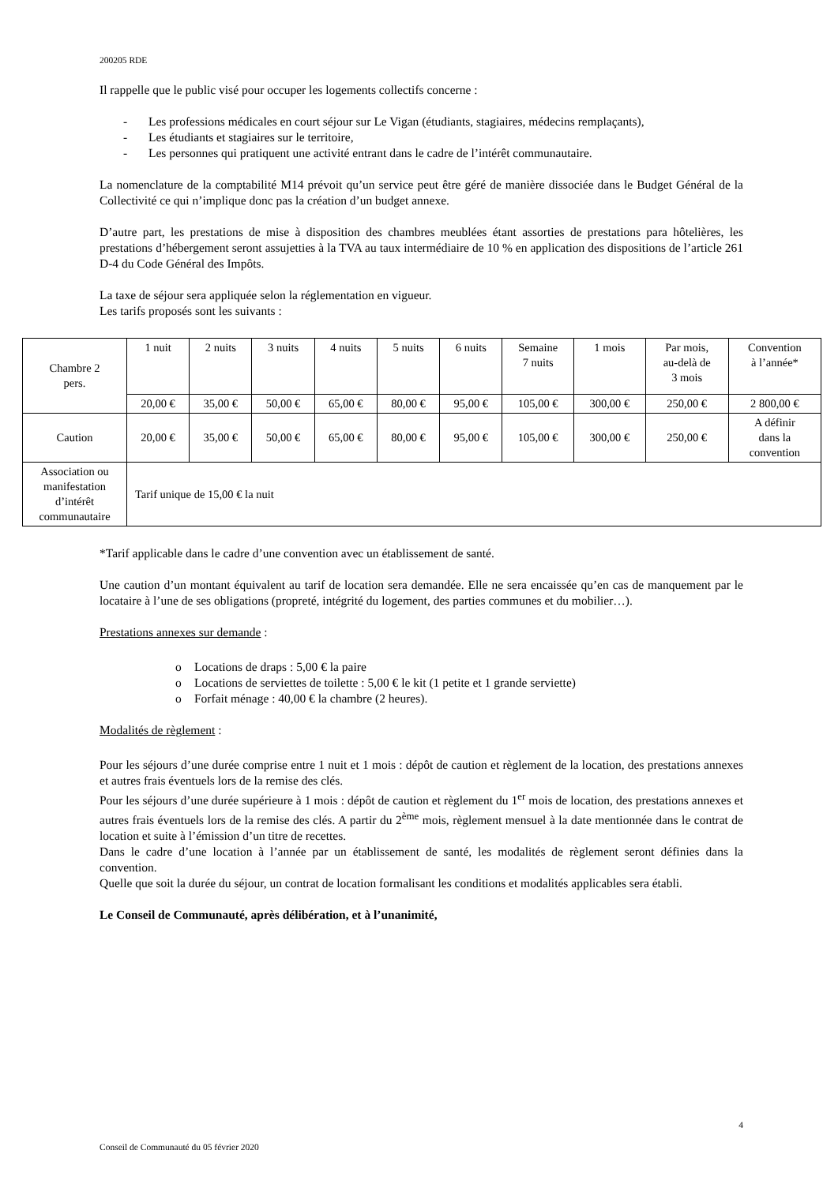200205 RDE
Il rappelle que le public visé pour occuper les logements collectifs concerne :
- Les professions médicales en court séjour sur Le Vigan (étudiants, stagiaires, médecins remplaçants),
- Les étudiants et stagiaires sur le territoire,
- Les personnes qui pratiquent une activité entrant dans le cadre de l’intérêt communautaire.
La nomenclature de la comptabilité M14 prévoit qu’un service peut être géré de manière dissociée dans le Budget Général de la Collectivité ce qui n’implique donc pas la création d’un budget annexe.
D’autre part, les prestations de mise à disposition des chambres meublées étant assorties de prestations para hôtelières, les prestations d’hébergement seront assujetties à la TVA au taux intermédiaire de 10 % en application des dispositions de l’article 261 D-4 du Code Général des Impôts.
La taxe de séjour sera appliquée selon la réglementation en vigueur.
Les tarifs proposés sont les suivants :
| Chambre 2 pers. | 1 nuit | 2 nuits | 3 nuits | 4 nuits | 5 nuits | 6 nuits | Semaine 7 nuits | 1 mois | Par mois, au-delà de 3 mois | Convention à l’année* |
| | 20,00 € | 35,00 € | 50,00 € | 65,00 € | 80,00 € | 95,00 € | 105,00 € | 300,00 € | 250,00 € | 2 800,00 € |
| Caution | 20,00 € | 35,00 € | 50,00 € | 65,00 € | 80,00 € | 95,00 € | 105,00 € | 300,00 € | 250,00 € | A définir dans la convention |
| Association ou manifestation d’intérêt communautaire | Tarif unique de 15,00 € la nuit | | | | | | | | | |
*Tarif applicable dans le cadre d’une convention avec un établissement de santé.
Une caution d’un montant équivalent au tarif de location sera demandée. Elle ne sera encaissée qu’en cas de manquement par le locataire à l’une de ses obligations (propreté, intégrité du logement, des parties communes et du mobilier…).
Prestations annexes sur demande :
o Locations de draps : 5,00 € la paire
o Locations de serviettes de toilette : 5,00 € le kit (1 petite et 1 grande serviette)
o Forfait ménage : 40,00 € la chambre (2 heures).
Modalités de règlement :
Pour les séjours d’une durée comprise entre 1 nuit et 1 mois : dépôt de caution et règlement de la location, des prestations annexes et autres frais éventuels lors de la remise des clés.
Pour les séjours d’une durée supérieure à 1 mois : dépôt de caution et règlement du 1<sup>er</sup> mois de location, des prestations annexes et autres frais éventuels lors de la remise des clés. A partir du 2<sup>ème</sup> mois, règlement mensuel à la date mentionnée dans le contrat de location et suite à l’émission d’un titre de recettes.
Dans le cadre d’une location à l’année par un établissement de santé, les modalités de règlement seront définies dans la convention.
Quelle que soit la durée du séjour, un contrat de location formalisant les conditions et modalités applicables sera établi.
Le Conseil de Communauté, après délibération, et à l’unanimité,
4
Conseil de Communauté du 05 février 2020